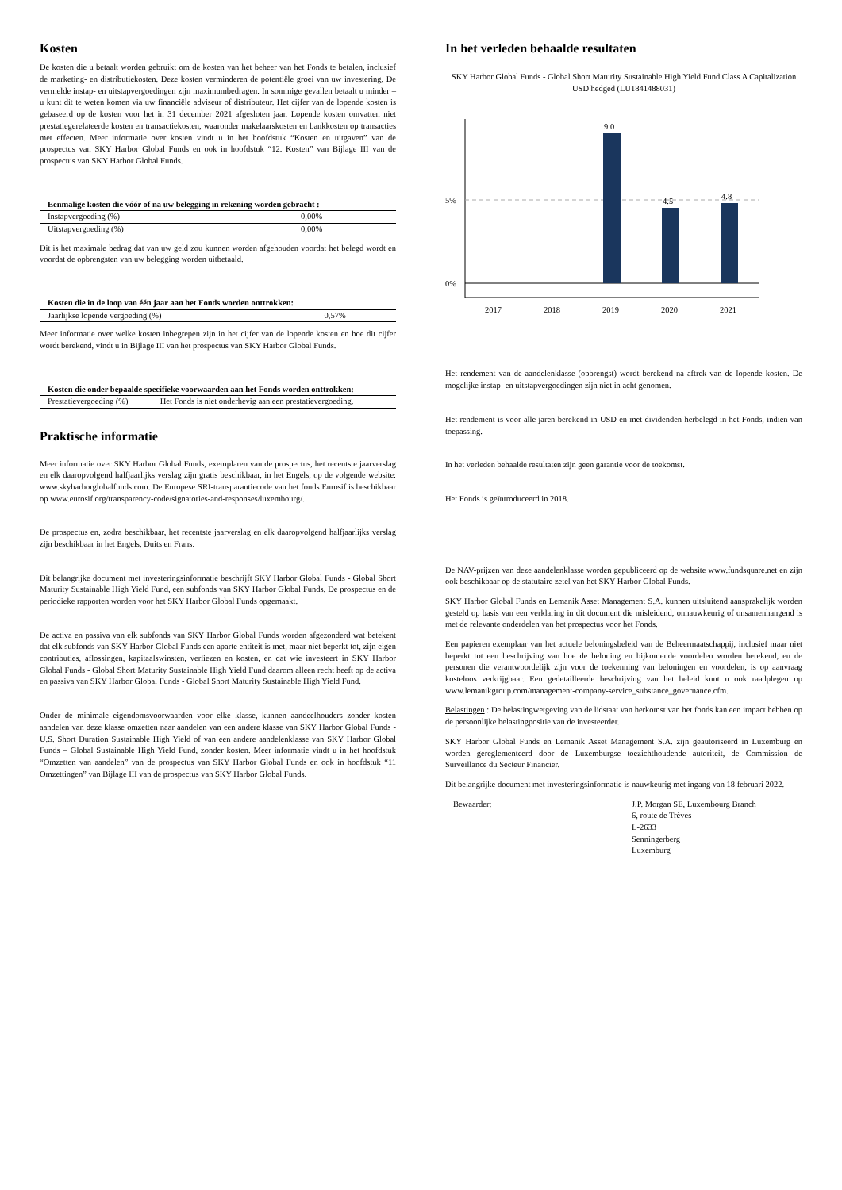Kosten
De kosten die u betaalt worden gebruikt om de kosten van het beheer van het Fonds te betalen, inclusief de marketing- en distributiekosten. Deze kosten verminderen de potentiële groei van uw investering. De vermelde instap- en uitstapvergoedingen zijn maximumbedragen. In sommige gevallen betaalt u minder – u kunt dit te weten komen via uw financiële adviseur of distributeur. Het cijfer van de lopende kosten is gebaseerd op de kosten voor het in 31 december 2021 afgesloten jaar. Lopende kosten omvatten niet prestatiegerelateerde kosten en transactiekosten, waaronder makelaarskosten en bankkosten op transacties met effecten. Meer informatie over kosten vindt u in het hoofdstuk “Kosten en uitgaven” van de prospectus van SKY Harbor Global Funds en ook in hoofdstuk “12. Kosten” van Bijlage III van de prospectus van SKY Harbor Global Funds.
| Eenmalige kosten die vóór of na uw belegging in rekening worden gebracht : | |
| --- | --- |
| Instapvergoeding (%) | 0,00% |
| Uitstapvergoeding (%) | 0,00% |
Dit is het maximale bedrag dat van uw geld zou kunnen worden afgehouden voordat het belegd wordt en voordat de opbrengsten van uw belegging worden uitbetaald.
| Kosten die in de loop van één jaar aan het Fonds worden onttrokken: | |
| --- | --- |
| Jaarlijkse lopende vergoeding (%) | 0,57% |
Meer informatie over welke kosten inbegrepen zijn in het cijfer van de lopende kosten en hoe dit cijfer wordt berekend, vindt u in Bijlage III van het prospectus van SKY Harbor Global Funds.
| Kosten die onder bepaalde specifieke voorwaarden aan het Fonds worden onttrokken: | |
| --- | --- |
| Prestatievergoeding (%) | Het Fonds is niet onderhevig aan een prestatievergoeding. |
Praktische informatie
Meer informatie over SKY Harbor Global Funds, exemplaren van de prospectus, het recentste jaarverslag en elk daaropvolgend halfjaarlijks verslag zijn gratis beschikbaar, in het Engels, op de volgende website: www.skyharborglobalfunds.com. De Europese SRI-transparantiecode van het fonds Eurosif is beschikbaar op www.eurosif.org/transparency-code/signatories-and-responses/luxembourg/.
De prospectus en, zodra beschikbaar, het recentste jaarverslag en elk daaropvolgend halfjaarlijks verslag zijn beschikbaar in het Engels, Duits en Frans.
Dit belangrijke document met investeringsinformatie beschrijft SKY Harbor Global Funds - Global Short Maturity Sustainable High Yield Fund, een subfonds van SKY Harbor Global Funds. De prospectus en de periodieke rapporten worden voor het SKY Harbor Global Funds opgemaakt.
De activa en passiva van elk subfonds van SKY Harbor Global Funds worden afgezonderd wat betekent dat elk subfonds van SKY Harbor Global Funds een aparte entiteit is met, maar niet beperkt tot, zijn eigen contributies, aflossingen, kapitaalswinsten, verliezen en kosten, en dat wie investeert in SKY Harbor Global Funds - Global Short Maturity Sustainable High Yield Fund daarom alleen recht heeft op de activa en passiva van SKY Harbor Global Funds - Global Short Maturity Sustainable High Yield Fund.
Onder de minimale eigendomsvoorwaarden voor elke klasse, kunnen aandeelhouders zonder kosten aandelen van deze klasse omzetten naar aandelen van een andere klasse van SKY Harbor Global Funds - U.S. Short Duration Sustainable High Yield of van een andere aandelenklasse van SKY Harbor Global Funds – Global Sustainable High Yield Fund, zonder kosten. Meer informatie vindt u in het hoofdstuk “Omzetten van aandelen” van de prospectus van SKY Harbor Global Funds en ook in hoofdstuk “11 Omzettingen” van Bijlage III van de prospectus van SKY Harbor Global Funds.
In het verleden behaalde resultaten
SKY Harbor Global Funds - Global Short Maturity Sustainable High Yield Fund Class A Capitalization USD hedged (LU1841488031)
5%
0%
9.0
4.5
4.8
2017
2018
2019
2020
2021
Het rendement van de aandelenklasse (opbrengst) wordt berekend na aftrek van de lopende kosten. De mogelijke instap- en uitstapvergoedingen zijn niet in acht genomen.
Het rendement is voor alle jaren berekend in USD en met dividenden herbelegd in het Fonds, indien van toepassing.
In het verleden behaalde resultaten zijn geen garantie voor de toekomst.
Het Fonds is geïntroduceerd in 2018.
De NAV-prijzen van deze aandelenklasse worden gepubliceerd op de website www.fundsquare.net en zijn ook beschikbaar op de statutaire zetel van het SKY Harbor Global Funds.
SKY Harbor Global Funds en Lemanik Asset Management S.A. kunnen uitsluitend aansprakelijk worden gesteld op basis van een verklaring in dit document die misleidend, onnauwkeurig of onsamenhangend is met de relevante onderdelen van het prospectus voor het Fonds.
Een papieren exemplaar van het actuele beloningsbeleid van de Beheermaatschappij, inclusief maar niet beperkt tot een beschrijving van hoe de beloning en bijkomende voordelen worden berekend, en de personen die verantwoordelijk zijn voor de toekenning van beloningen en voordelen, is op aanvraag kosteloos verkrijgbaar. Een gedetailleerde beschrijving van het beleid kunt u ook raadplegen op www.lemanikgroup.com/management-company-service_substance_governance.cfm.
Belastingen : De belastingwetgeving van de lidstaat van herkomst van het fonds kan een impact hebben op de persoonlijke belastingpositie van de investeerder.
SKY Harbor Global Funds en Lemanik Asset Management S.A. zijn geautoriseerd in Luxemburg en worden gereglementeerd door de Luxemburgse toezichthoudende autoriteit, de Commission de Surveillance du Secteur Financier.
Dit belangrijke document met investeringsinformatie is nauwkeurig met ingang van 18 februari 2022.
Bewaarder: J.P. Morgan SE, Luxembourg Branch
6, route de Trèves
L-2633
Senningerberg
Luxemburg